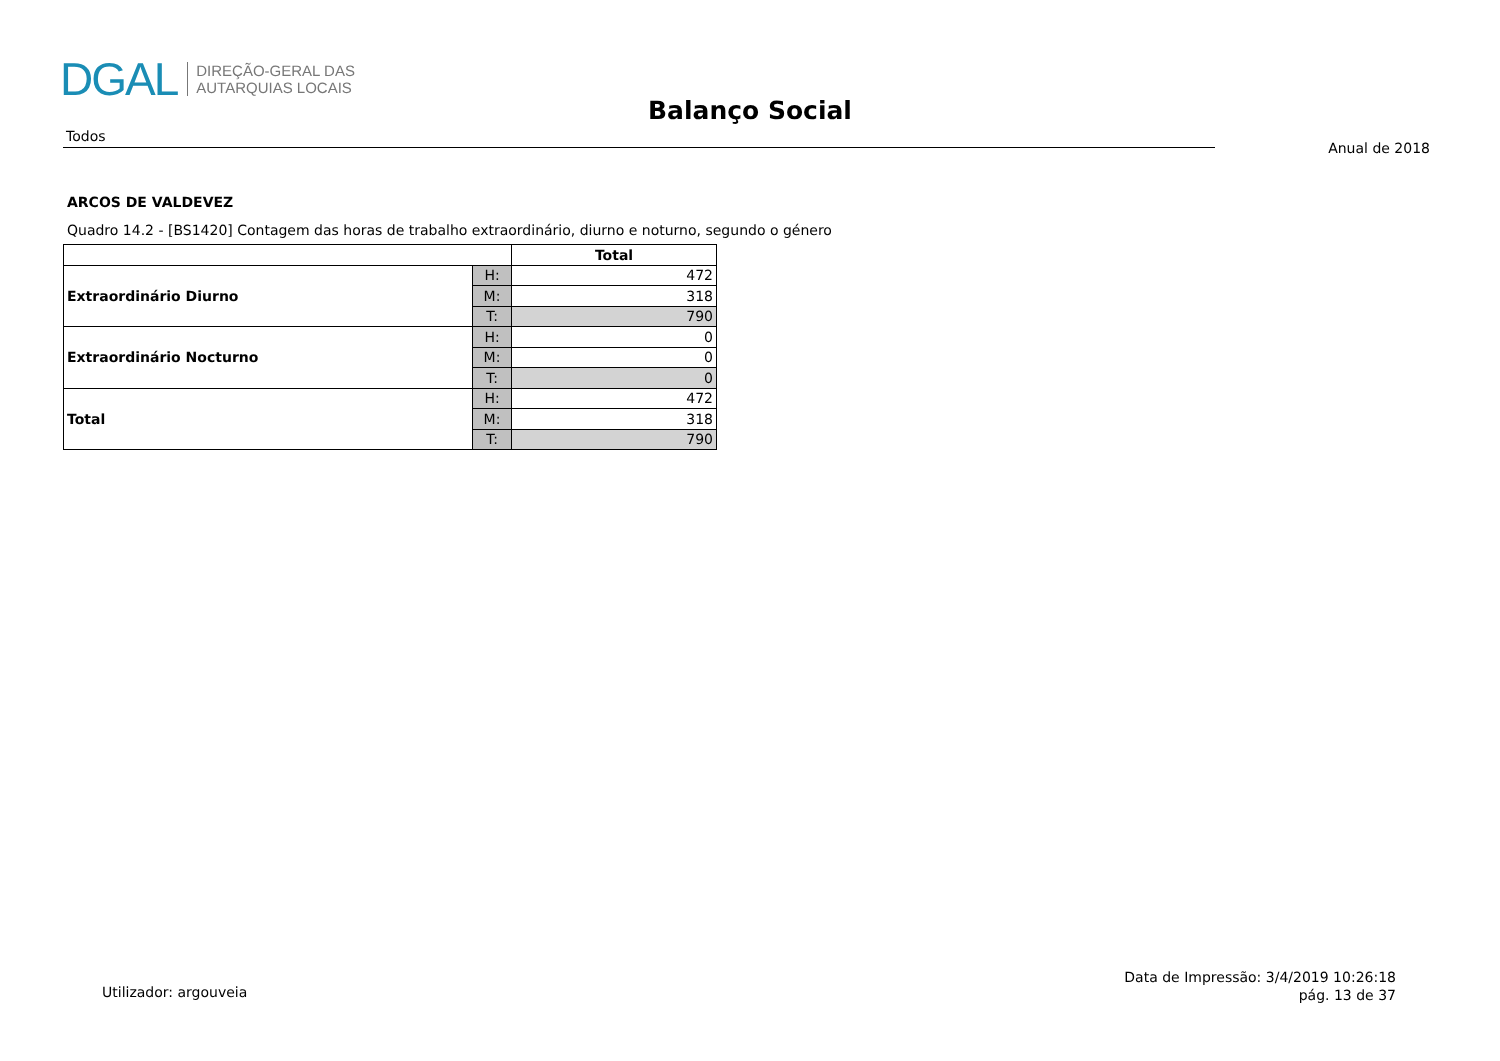DGAL
DIREÇÃO-GERAL DAS
AUTARQUIAS LOCAIS
Balanço Social
Todos
Anual de 2018
ARCOS DE VALDEVEZ
Quadro 14.2 - [BS1420] Contagem das horas de trabalho extraordinário, diurno e noturno, segundo o género
| | | Total |
| --- | --- | --- |
| Extraordinário Diurno | H: | 472 |
| | M: | 318 |
| | T: | 790 |
| Extraordinário Nocturno | H: | 0 |
| | M: | 0 |
| | T: | 0 |
| Total | H: | 472 |
| | M: | 318 |
| | T: | 790 |
Utilizador: argouveia
Data de Impressão: 3/4/2019 10:26:18
pág. 13 de 37